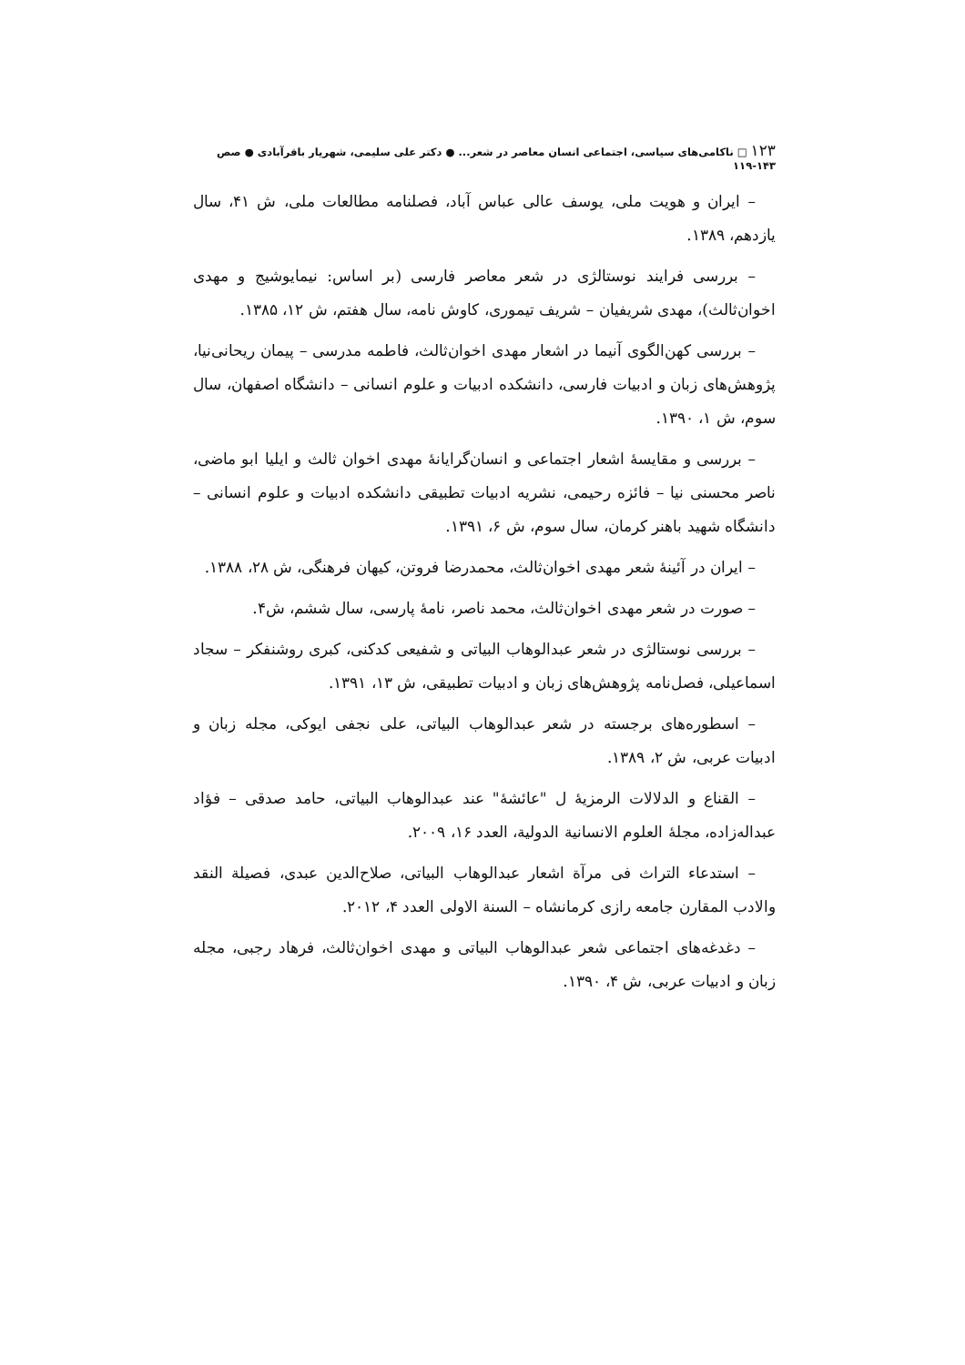۱۲۳ □ ناکامی‌های سیاسی، اجتماعی انسان معاصر در شعر... ● دکتر علی سلیمی، شهریار باقرآبادی ● صص ۱۴۳-۱۱۹
– ایران و هویت ملی، یوسف عالی عباس آباد، فصلنامه مطالعات ملی، ش ۴۱، سال یازدهم، ۱۳۸۹.
– بررسی فرایند نوستالژی در شعر معاصر فارسی (بر اساس: نیمایوشیج و مهدی اخوان‌ثالث)، مهدی شریفیان – شریف تیموری، کاوش نامه، سال هفتم، ش ۱۲، ۱۳۸۵.
– بررسی کهن‌الگوی آنیما در اشعار مهدی اخوان‌ثالث، فاطمه مدرسی – پیمان ریحانی‌نیا، پژوهش‌های زبان و ادبیات فارسی، دانشکده ادبیات و علوم انسانی – دانشگاه اصفهان، سال سوم، ش ۱، ۱۳۹۰.
– بررسی و مقایسهٔ اشعار اجتماعی و انسان‌گرایانهٔ مهدی اخوان ثالث و ایلیا ابو ماضی، ناصر محسنی نیا – فائزه رحیمی، نشریه ادبیات تطبیقی دانشکده ادبیات و علوم انسانی – دانشگاه شهید باهنر کرمان، سال سوم، ش ۶، ۱۳۹۱.
– ایران در آئینهٔ شعر مهدی اخوان‌ثالث، محمدرضا فروتن، کیهان فرهنگی، ش ۲۸، ۱۳۸۸.
– صورت در شعر مهدی اخوان‌ثالث، محمد ناصر، نامهٔ پارسی، سال ششم، ش۴.
– بررسی نوستالژی در شعر عبدالوهاب البیاتی و شفیعی کدکنی، کبری روشنفکر – سجاد اسماعیلی، فصل‌نامه پژوهش‌های زبان و ادبیات تطبیقی، ش ۱۳، ۱۳۹۱.
– اسطوره‌های برجسته در شعر عبدالوهاب البیاتی، علی نجفی ایوکی، مجله زبان و ادبیات عربی، ش ۲، ۱۳۸۹.
– القناع و الدلالات الرمزیهٔ ل "عائشهٔ" عند عبدالوهاب البیاتی، حامد صدقی – فؤاد عبداله‌زاده، مجلهٔ العلوم الانسانیة الدولیة، العدد ۱۶، ۲۰۰۹.
– استدعاء التراث فی مرآة اشعار عبدالوهاب البیاتی، صلاح‌الدین عبدی، فصیلة النقد والادب المقارن جامعه رازی کرمانشاه – السنة الاولی العدد ۴، ۲۰۱۲.
– دغدغه‌های اجتماعی شعر عبدالوهاب البیاتی و مهدی اخوان‌ثالث، فرهاد رجبی، مجله زبان و ادبیات عربی، ش ۴، ۱۳۹۰.